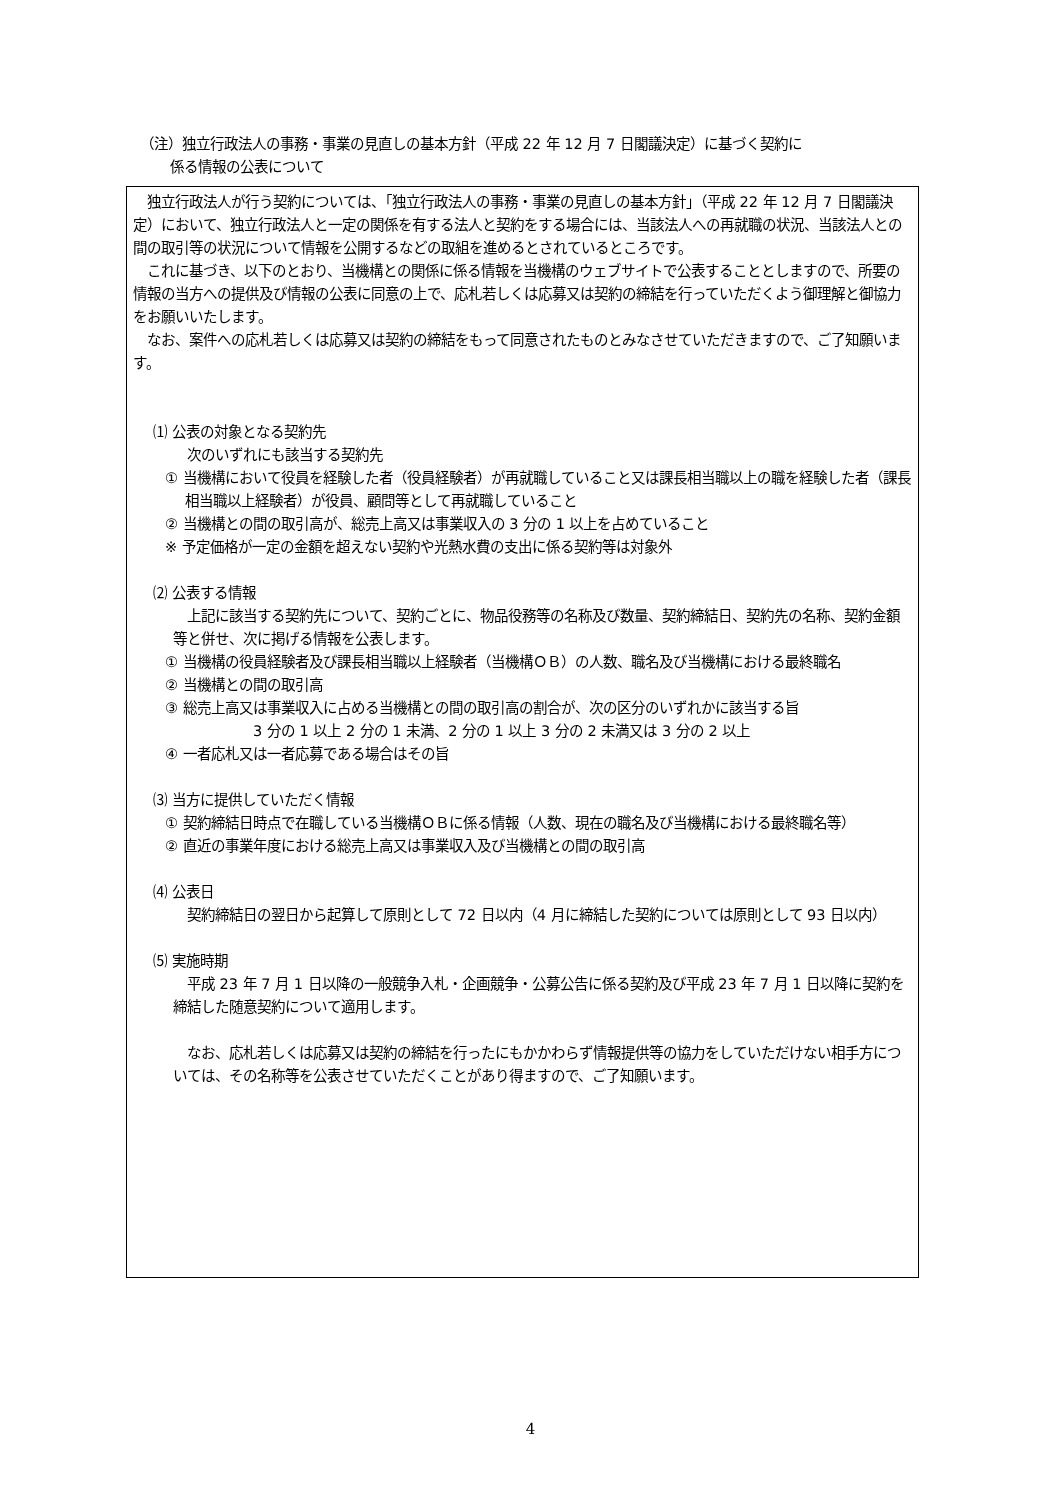（注）独立行政法人の事務・事業の見直しの基本方針（平成 22 年 12 月 7 日閣議決定）に基づく契約に
係る情報の公表について
　独立行政法人が行う契約については、「独立行政法人の事務・事業の見直しの基本方針」（平成 22 年 12 月 7 日閣議決定）において、独立行政法人と一定の関係を有する法人と契約をする場合には、当該法人への再就職の状況、当該法人との間の取引等の状況について情報を公開するなどの取組を進めるとされているところです。
　これに基づき、以下のとおり、当機構との関係に係る情報を当機構のウェブサイトで公表することとしますので、所要の情報の当方への提供及び情報の公表に同意の上で、応札若しくは応募又は契約の締結を行っていただくよう御理解と御協力をお願いいたします。
　なお、案件への応札若しくは応募又は契約の締結をもって同意されたものとみなさせていただきますので、ご了知願います。
⑴ 公表の対象となる契約先
　次のいずれにも該当する契約先
① 当機構において役員を経験した者（役員経験者）が再就職していること又は課長相当職以上の職を経験した者（課長相当職以上経験者）が役員、顧問等として再就職していること
② 当機構との間の取引高が、総売上高又は事業収入の 3 分の 1 以上を占めていること
※ 予定価格が一定の金額を超えない契約や光熱水費の支出に係る契約等は対象外
⑵ 公表する情報
　上記に該当する契約先について、契約ごとに、物品役務等の名称及び数量、契約締結日、契約先の名称、契約金額等と併せ、次に掲げる情報を公表します。
① 当機構の役員経験者及び課長相当職以上経験者（当機構ＯＢ）の人数、職名及び当機構における最終職名
② 当機構との間の取引高
③ 総売上高又は事業収入に占める当機構との間の取引高の割合が、次の区分のいずれかに該当する旨
3 分の 1 以上 2 分の 1 未満、2 分の 1 以上 3 分の 2 未満又は 3 分の 2 以上
④ 一者応札又は一者応募である場合はその旨
⑶ 当方に提供していただく情報
① 契約締結日時点で在職している当機構ＯＢに係る情報（人数、現在の職名及び当機構における最終職名等）
② 直近の事業年度における総売上高又は事業収入及び当機構との間の取引高
⑷ 公表日
　契約締結日の翌日から起算して原則として 72 日以内（4 月に締結した契約については原則として 93 日以内）
⑸ 実施時期
　平成 23 年 7 月 1 日以降の一般競争入札・企画競争・公募公告に係る契約及び平成 23 年 7 月 1 日以降に契約を締結した随意契約について適用します。
　なお、応札若しくは応募又は契約の締結を行ったにもかかわらず情報提供等の協力をしていただけない相手方については、その名称等を公表させていただくことがあり得ますので、ご了知願います。
4